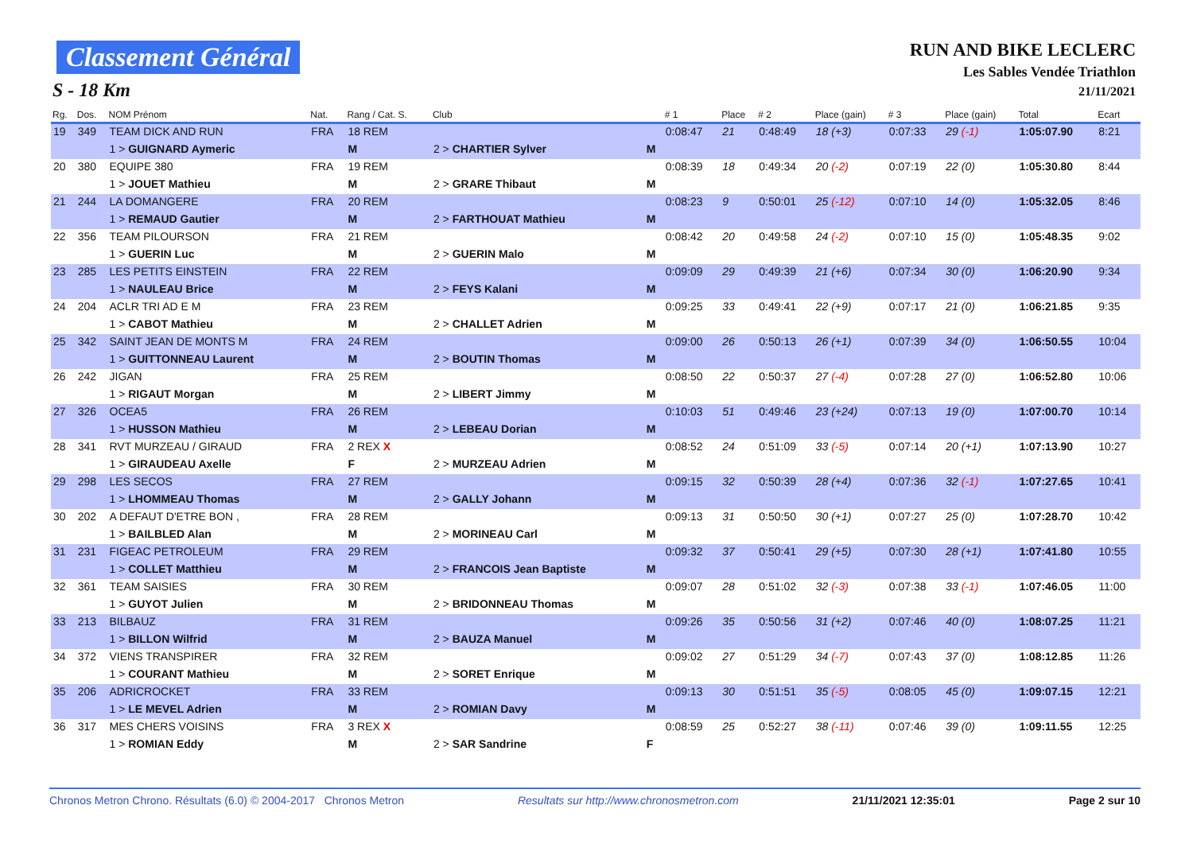Classement Général
S - 18 Km
RUN AND BIKE LECLERC
Les Sables Vendée Triathlon
21/11/2021
| Rg. | Dos. | NOM Prénom | Nat. | Rang / Cat. S. | Club | | # 1 | Place | # 2 | Place (gain) | # 3 | Place (gain) | Total | Ecart |
| --- | --- | --- | --- | --- | --- | --- | --- | --- | --- | --- | --- | --- | --- | --- |
| 19 | 349 | TEAM DICK AND RUN | FRA | 18 REM | | | 0:08:47 | 21 | 0:48:49 | 18 (+3) | 0:07:33 | 29 (-1) | 1:05:07.90 | 8:21 |
| | | 1 > GUIGNARD Aymeric | | M | 2 > CHARTIER Sylver | M | | | | | | | | |
| 20 | 380 | EQUIPE 380 | FRA | 19 REM | | | 0:08:39 | 18 | 0:49:34 | 20 (-2) | 0:07:19 | 22 (0) | 1:05:30.80 | 8:44 |
| | | 1 > JOUET Mathieu | | M | 2 > GRARE Thibaut | M | | | | | | | | |
| 21 | 244 | LA DOMANGERE | FRA | 20 REM | | | 0:08:23 | 9 | 0:50:01 | 25 (-12) | 0:07:10 | 14 (0) | 1:05:32.05 | 8:46 |
| | | 1 > REMAUD Gautier | | M | 2 > FARTHOUAT Mathieu | M | | | | | | | | |
| 22 | 356 | TEAM PILOURSON | FRA | 21 REM | | | 0:08:42 | 20 | 0:49:58 | 24 (-2) | 0:07:10 | 15 (0) | 1:05:48.35 | 9:02 |
| | | 1 > GUERIN Luc | | M | 2 > GUERIN Malo | M | | | | | | | | |
| 23 | 285 | LES PETITS EINSTEIN | FRA | 22 REM | | | 0:09:09 | 29 | 0:49:39 | 21 (+6) | 0:07:34 | 30 (0) | 1:06:20.90 | 9:34 |
| | | 1 > NAULEAU Brice | | M | 2 > FEYS Kalani | M | | | | | | | | |
| 24 | 204 | ACLR TRI AD E M | FRA | 23 REM | | | 0:09:25 | 33 | 0:49:41 | 22 (+9) | 0:07:17 | 21 (0) | 1:06:21.85 | 9:35 |
| | | 1 > CABOT Mathieu | | M | 2 > CHALLET Adrien | M | | | | | | | | |
| 25 | 342 | SAINT JEAN DE MONTS M | FRA | 24 REM | | | 0:09:00 | 26 | 0:50:13 | 26 (+1) | 0:07:39 | 34 (0) | 1:06:50.55 | 10:04 |
| | | 1 > GUITTONNEAU Laurent | | M | 2 > BOUTIN Thomas | M | | | | | | | | |
| 26 | 242 | JIGAN | FRA | 25 REM | | | 0:08:50 | 22 | 0:50:37 | 27 (-4) | 0:07:28 | 27 (0) | 1:06:52.80 | 10:06 |
| | | 1 > RIGAUT Morgan | | M | 2 > LIBERT Jimmy | M | | | | | | | | |
| 27 | 326 | OCEA5 | FRA | 26 REM | | | 0:10:03 | 51 | 0:49:46 | 23 (+24) | 0:07:13 | 19 (0) | 1:07:00.70 | 10:14 |
| | | 1 > HUSSON Mathieu | | M | 2 > LEBEAU Dorian | M | | | | | | | | |
| 28 | 341 | RVT MURZEAU / GIRAUD | FRA | 2 REX X | | | 0:08:52 | 24 | 0:51:09 | 33 (-5) | 0:07:14 | 20 (+1) | 1:07:13.90 | 10:27 |
| | | 1 > GIRAUDEAU Axelle | | F | 2 > MURZEAU Adrien | M | | | | | | | | |
| 29 | 298 | LES SECOS | FRA | 27 REM | | | 0:09:15 | 32 | 0:50:39 | 28 (+4) | 0:07:36 | 32 (-1) | 1:07:27.65 | 10:41 |
| | | 1 > LHOMMEAU Thomas | | M | 2 > GALLY Johann | M | | | | | | | | |
| 30 | 202 | A DEFAUT D'ETRE BON , | FRA | 28 REM | | | 0:09:13 | 31 | 0:50:50 | 30 (+1) | 0:07:27 | 25 (0) | 1:07:28.70 | 10:42 |
| | | 1 > BAILBLED Alan | | M | 2 > MORINEAU Carl | M | | | | | | | | |
| 31 | 231 | FIGEAC PETROLEUM | FRA | 29 REM | | | 0:09:32 | 37 | 0:50:41 | 29 (+5) | 0:07:30 | 28 (+1) | 1:07:41.80 | 10:55 |
| | | 1 > COLLET Matthieu | | M | 2 > FRANCOIS Jean Baptiste | M | | | | | | | | |
| 32 | 361 | TEAM SAISIES | FRA | 30 REM | | | 0:09:07 | 28 | 0:51:02 | 32 (-3) | 0:07:38 | 33 (-1) | 1:07:46.05 | 11:00 |
| | | 1 > GUYOT Julien | | M | 2 > BRIDONNEAU Thomas | M | | | | | | | | |
| 33 | 213 | BILBAUZ | FRA | 31 REM | | | 0:09:26 | 35 | 0:50:56 | 31 (+2) | 0:07:46 | 40 (0) | 1:08:07.25 | 11:21 |
| | | 1 > BILLON Wilfrid | | M | 2 > BAUZA Manuel | M | | | | | | | | |
| 34 | 372 | VIENS TRANSPIRER | FRA | 32 REM | | | 0:09:02 | 27 | 0:51:29 | 34 (-7) | 0:07:43 | 37 (0) | 1:08:12.85 | 11:26 |
| | | 1 > COURANT Mathieu | | M | 2 > SORET Enrique | M | | | | | | | | |
| 35 | 206 | ADRICROCKET | FRA | 33 REM | | | 0:09:13 | 30 | 0:51:51 | 35 (-5) | 0:08:05 | 45 (0) | 1:09:07.15 | 12:21 |
| | | 1 > LE MEVEL Adrien | | M | 2 > ROMIAN Davy | M | | | | | | | | |
| 36 | 317 | MES CHERS VOISINS | FRA | 3 REX X | | | 0:08:59 | 25 | 0:52:27 | 38 (-11) | 0:07:46 | 39 (0) | 1:09:11.55 | 12:25 |
| | | 1 > ROMIAN Eddy | | M | 2 > SAR Sandrine | F | | | | | | | | |
Chronos Metron Chrono. Résultats (6.0) © 2004-2017 Chronos Metron Resultats sur http://www.chronosmetron.com 21/11/2021 12:35:01 Page 2 sur 10